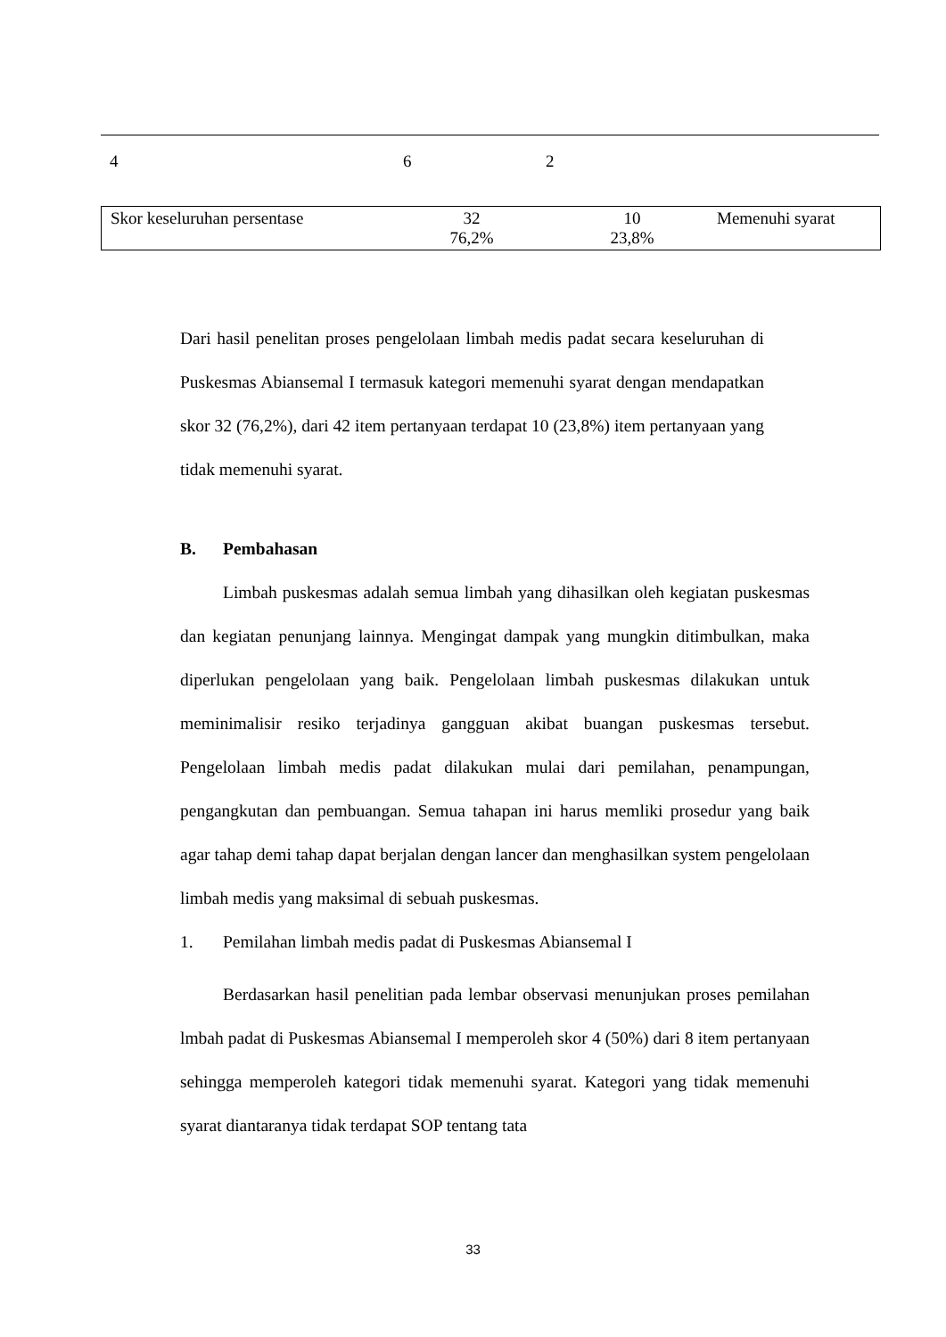4 6 2
| Skor keseluruhan persentase | 32 76,2% | 10 23,8% | Memenuhi syarat |
Dari hasil penelitan proses pengelolaan limbah medis padat secara keseluruhan di Puskesmas Abiansemal I termasuk kategori memenuhi syarat dengan mendapatkan skor 32 (76,2%), dari 42 item pertanyaan terdapat 10 (23,8%) item pertanyaan yang tidak memenuhi syarat.
B. Pembahasan
Limbah puskesmas adalah semua limbah yang dihasilkan oleh kegiatan puskesmas dan kegiatan penunjang lainnya. Mengingat dampak yang mungkin ditimbulkan, maka diperlukan pengelolaan yang baik. Pengelolaan limbah puskesmas dilakukan untuk meminimalisir resiko terjadinya gangguan akibat buangan puskesmas tersebut. Pengelolaan limbah medis padat dilakukan mulai dari pemilahan, penampungan, pengangkutan dan pembuangan. Semua tahapan ini harus memliki prosedur yang baik agar tahap demi tahap dapat berjalan dengan lancer dan menghasilkan system pengelolaan limbah medis yang maksimal di sebuah puskesmas.
1. Pemilahan limbah medis padat di Puskesmas Abiansemal I
Berdasarkan hasil penelitian pada lembar observasi menunjukan proses pemilahan lmbah padat di Puskesmas Abiansemal I memperoleh skor 4 (50%) dari 8 item pertanyaan sehingga memperoleh kategori tidak memenuhi syarat. Kategori yang tidak memenuhi syarat diantaranya tidak terdapat SOP tentang tata
33